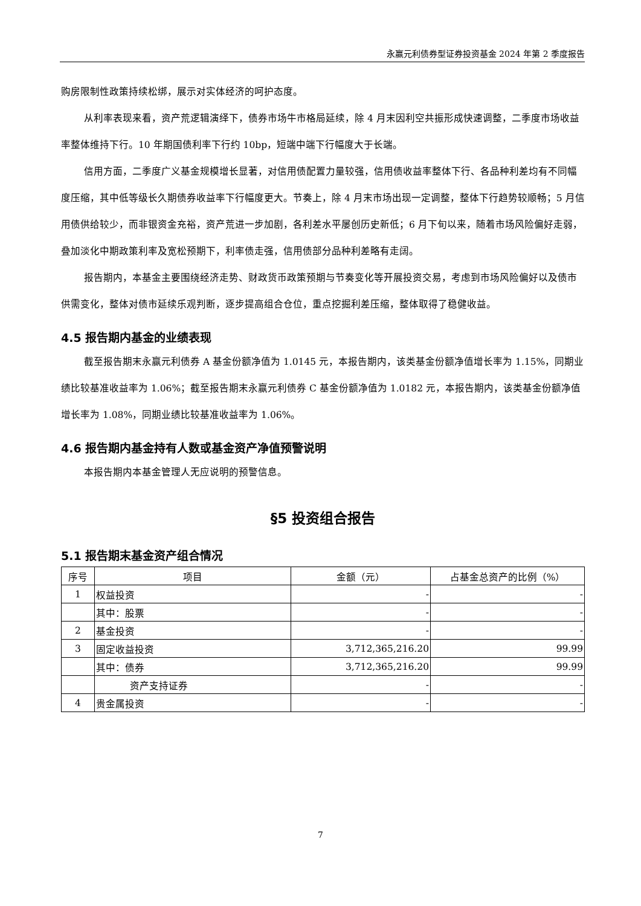永赢元利债券型证券投资基金 2024 年第 2 季度报告
购房限制性政策持续松绑，展示对实体经济的呵护态度。
从利率表现来看，资产荒逻辑演绎下，债券市场牛市格局延续，除 4 月末因利空共振形成快速调整，二季度市场收益率整体维持下行。10 年期国债利率下行约 10bp，短端中端下行幅度大于长端。
信用方面，二季度广义基金规模增长显著，对信用债配置力量较强，信用债收益率整体下行、各品种利差均有不同幅度压缩，其中低等级长久期债券收益率下行幅度更大。节奏上，除 4 月末市场出现一定调整，整体下行趋势较顺畅；5 月信用债供给较少，而非银资金充裕，资产荒进一步加剧，各利差水平屡创历史新低；6 月下旬以来，随着市场风险偏好走弱，叠加淡化中期政策利率及宽松预期下，利率债走强，信用债部分品种利差略有走阔。
报告期内，本基金主要围绕经济走势、财政货币政策预期与节奏变化等开展投资交易，考虑到市场风险偏好以及债市供需变化，整体对债市延续乐观判断，逐步提高组合仓位，重点挖掘利差压缩，整体取得了稳健收益。
4.5 报告期内基金的业绩表现
截至报告期末永赢元利债券 A 基金份额净值为 1.0145 元，本报告期内，该类基金份额净值增长率为 1.15%，同期业绩比较基准收益率为 1.06%；截至报告期末永赢元利债券 C 基金份额净值为 1.0182 元，本报告期内，该类基金份额净值增长率为 1.08%，同期业绩比较基准收益率为 1.06%。
4.6 报告期内基金持有人数或基金资产净值预警说明
本报告期内本基金管理人无应说明的预警信息。
§5 投资组合报告
5.1 报告期末基金资产组合情况
| 序号 | 项目 | 金额（元） | 占基金总资产的比例（%） |
| --- | --- | --- | --- |
| 1 | 权益投资 | - | - |
| | 其中：股票 | - | - |
| 2 | 基金投资 | - | - |
| 3 | 固定收益投资 | 3,712,365,216.20 | 99.99 |
| | 其中：债券 | 3,712,365,216.20 | 99.99 |
| | 资产支持证券 | - | - |
| 4 | 贵金属投资 | - | - |
7